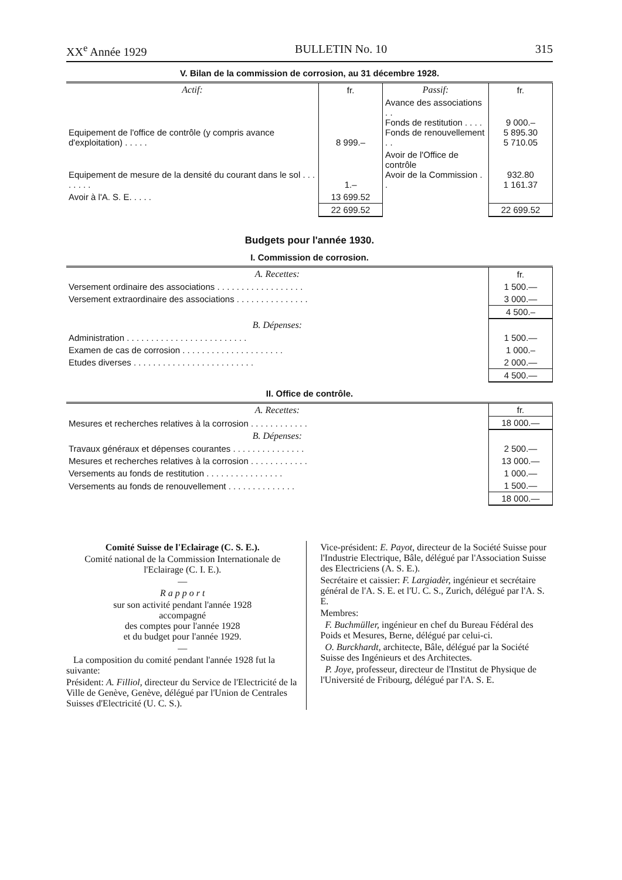XX<sup>e</sup> Année 1929 BULLETIN No. 10 315
V. Bilan de la commission de corrosion, au 31 décembre 1928.
| Actif: | fr. | Passif: | fr. |
| Equipement de l'office de contrôle (y compris avance d'exploitation) . . . . . | 8 999.– | Avance des associations . . Fonds de restitution . . . . Fonds de renouvellement . . | 9 000.– 5 895.30 5 710.05 |
| Equipement de mesure de la densité du courant dans le sol . . . . . . . . | 1.– | Avoir de l'Office de contrôle Avoir de la Commission . . | 932.80 1 161.37 |
| Avoir à l'A. S. E. . . . . | 13 699.52 | | |
| | 22 699.52 | | 22 699.52 |
Budgets pour l'année 1930.
I. Commission de corrosion.
| A. Recettes: | fr. |
| Versement ordinaire des associations . . . . . . . . . . . . . . . . . . | 1 500.— |
| Versement extraordinaire des associations . . . . . . . . . . . . . . . | 3 000.— |
| | 4 500.– |
| B. Dépenses: | |
| Administration . . . . . . . . . . . . . . . . . . . . . . . . . | 1 500.— |
| Examen de cas de corrosion . . . . . . . . . . . . . . . . . . . . . | 1 000.– |
| Etudes diverses . . . . . . . . . . . . . . . . . . . . . . . . . | 2 000.— |
| | 4 500.— |
II. Office de contrôle.
| A. Recettes: | fr. |
| Mesures et recherches relatives à la corrosion . . . . . . . . . . . . | 18 000.— |
| B. Dépenses: | |
| Travaux généraux et dépenses courantes . . . . . . . . . . . . . . . | 2 500.— |
| Mesures et recherches relatives à la corrosion . . . . . . . . . . . . | 13 000.— |
| Versements au fonds de restitution . . . . . . . . . . . . . . . . | 1 000.— |
| Versements au fonds de renouvellement . . . . . . . . . . . . . . | 1 500.— |
| | 18 000.— |
Comité Suisse de l'Eclairage (C. S. E.).
Comité national de la Commission Internationale de l'Eclairage (C. I. E.).
—
R a p p o r t
sur son activité pendant l'année 1928
accompagné
des comptes pour l'année 1928
et du budget pour l'année 1929.
—
La composition du comité pendant l'année 1928 fut la suivante:
Président: A. Filliol, directeur du Service de l'Electricité de la Ville de Genève, Genève, délégué par l'Union de Centrales Suisses d'Electricité (U. C. S.).
Vice-président: E. Payot, directeur de la Société Suisse pour l'Industrie Electrique, Bâle, délégué par l'Association Suisse des Electriciens (A. S. E.).
Secrétaire et caissier: F. Largiadèr, ingénieur et secrétaire général de l'A. S. E. et l'U. C. S., Zurich, délégué par l'A. S. E.
Membres:
F. Buchmüller, ingénieur en chef du Bureau Fédéral des Poids et Mesures, Berne, délégué par celui-ci.
O. Burckhardt, architecte, Bâle, délégué par la Société Suisse des Ingénieurs et des Architectes.
P. Joye, professeur, directeur de l'Institut de Physique de l'Université de Fribourg, délégué par l'A. S. E.